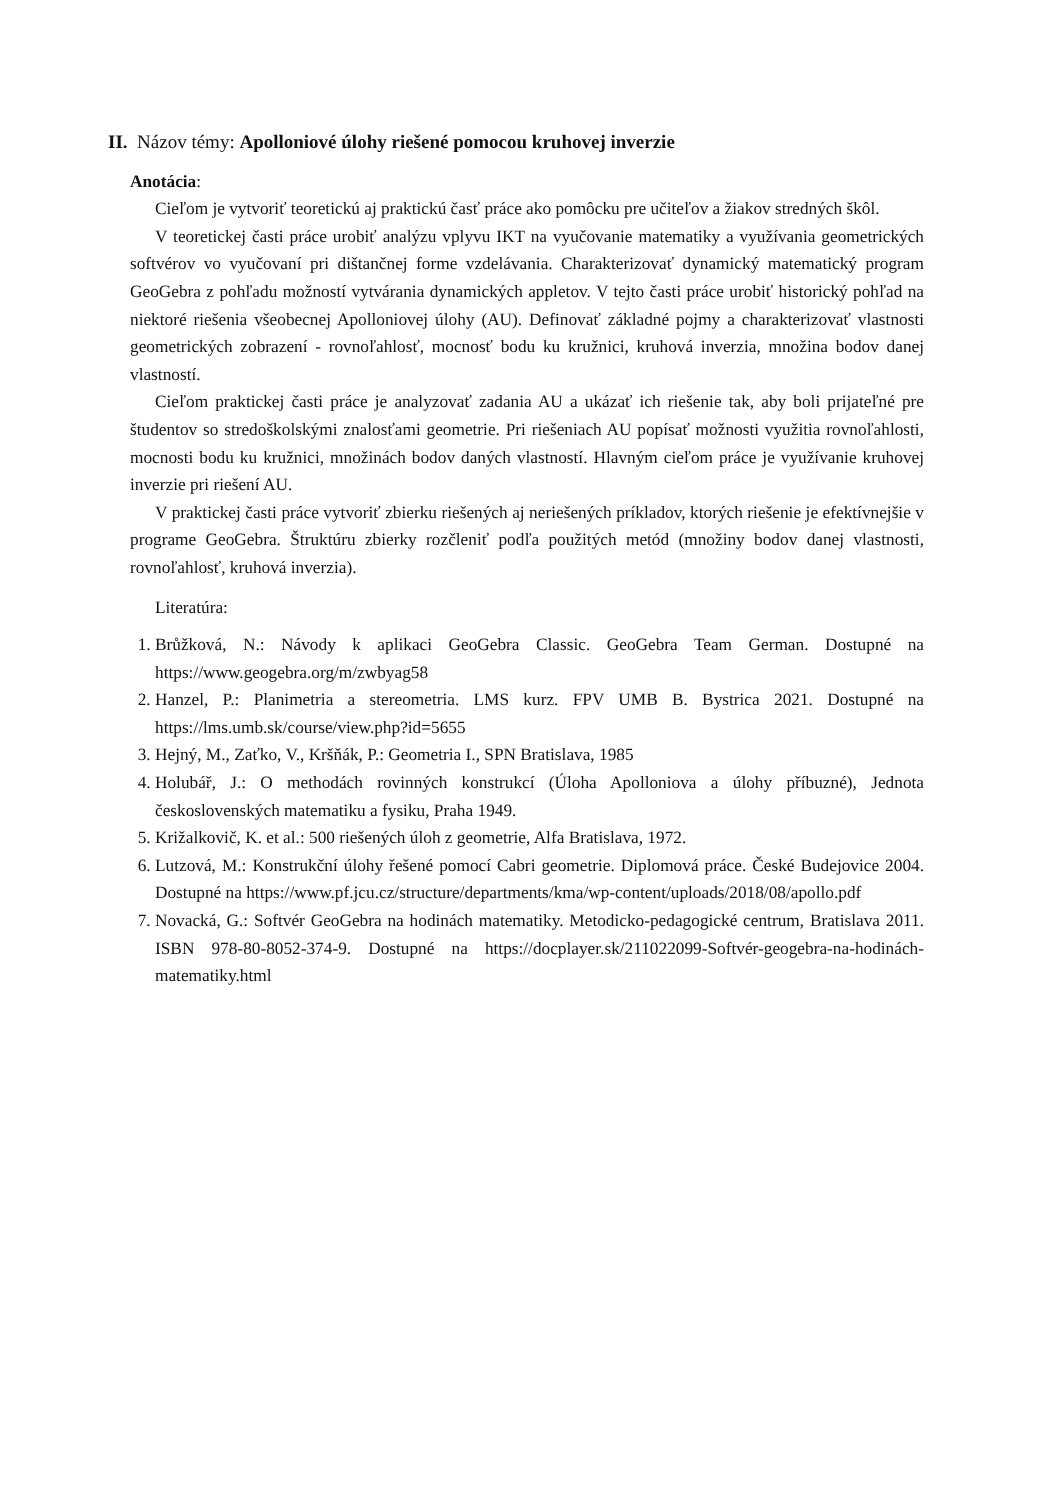II. Názov témy: Apolloniové úlohy riešené pomocou kruhovej inverzie
Anotácia:
Cieľom je vytvoriť teoretickú aj praktickú časť práce ako pomôcku pre učiteľov a žiakov stredných škôl.
V teoretickej časti práce urobiť analýzu vplyvu IKT na vyučovanie matematiky a využívania geometrických softvérov vo vyučovaní pri dištančnej forme vzdelávania. Charakterizovať dynamický matematický program GeoGebra z pohľadu možností vytvárania dynamických appletov. V tejto časti práce urobiť historický pohľad na niektoré riešenia všeobecnej Apolloniovej úlohy (AU). Definovať základné pojmy a charakterizovať vlastnosti geometrických zobrazení - rovnoľahlosť, mocnosť bodu ku kružnici, kruhová inverzia, množina bodov danej vlastností.
Cieľom praktickej časti práce je analyzovať zadania AU a ukázať ich riešenie tak, aby boli prijateľné pre študentov so stredoškolskými znalosťami geometrie. Pri riešeniach AU popísať možnosti využitia rovnoľahlosti, mocnosti bodu ku kružnici, množinách bodov daných vlastností. Hlavným cieľom práce je využívanie kruhovej inverzie pri riešení AU.
V praktickej časti práce vytvoriť zbierku riešených aj neriešených príkladov, ktorých riešenie je efektívnejšie v programe GeoGebra. Štruktúru zbierky rozčleniť podľa použitých metód (množiny bodov danej vlastnosti, rovnoľahlosť, kruhová inverzia).
Literatúra:
1. Brůžková, N.: Návody k aplikaci GeoGebra Classic. GeoGebra Team German. Dostupné na https://www.geogebra.org/m/zwbyag58
2. Hanzel, P.: Planimetria a stereometria. LMS kurz. FPV UMB B. Bystrica 2021. Dostupné na https://lms.umb.sk/course/view.php?id=5655
3. Hejný, M., Zaťko, V., Kršňák, P.: Geometria I., SPN Bratislava, 1985
4. Holubář, J.: O methodách rovinných konstrukcí (Úloha Apolloniova a úlohy příbuzné), Jednota československých matematiku a fysiku, Praha 1949.
5. Križalkovič, K. et al.: 500 riešených úloh z geometrie, Alfa Bratislava, 1972.
6. Lutzová, M.: Konstrukční úlohy řešené pomocí Cabri geometrie. Diplomová práce. České Budejovice 2004. Dostupné na https://www.pf.jcu.cz/structure/departments/kma/wp-content/uploads/2018/08/apollo.pdf
7. Novacká, G.: Softvér GeoGebra na hodinách matematiky. Metodicko-pedagogické centrum, Bratislava 2011. ISBN 978-80-8052-374-9. Dostupné na https://docplayer.sk/211022099-Softvér-geogebra-na-hodinách-matematiky.html